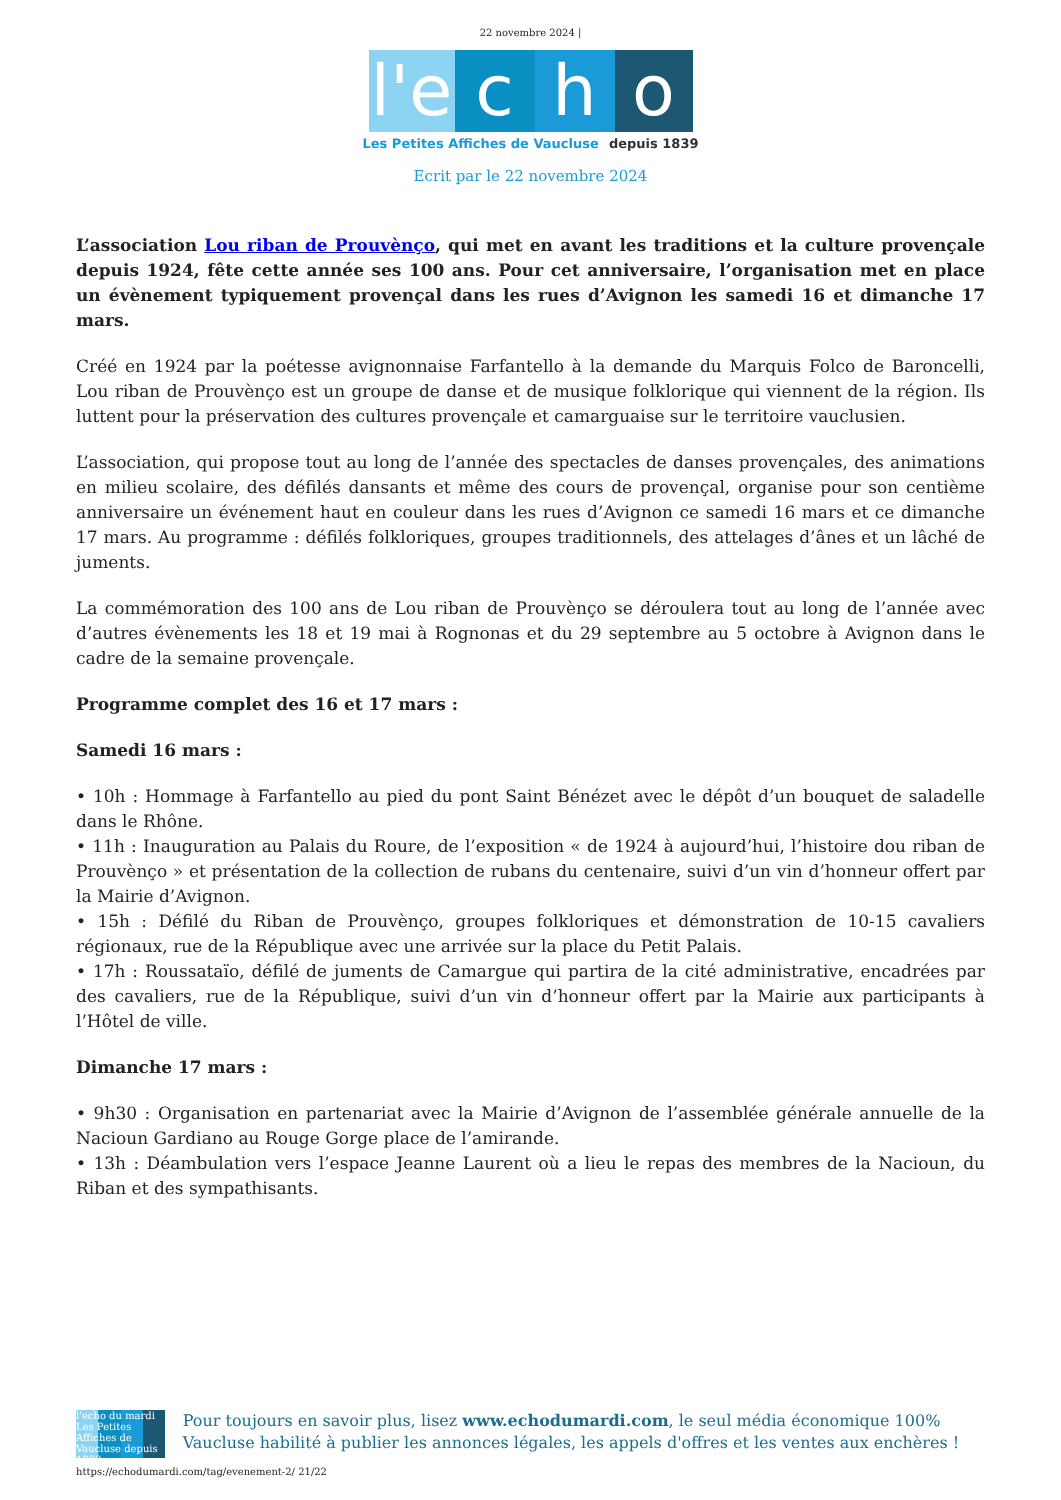22 novembre 2024 |
l'e
c
h
o
Les Petites Affiches de Vaucluse depuis 1839
Ecrit par le 22 novembre 2024
L’association Lou riban de Prouvènço, qui met en avant les traditions et la culture provençale depuis 1924, fête cette année ses 100 ans. Pour cet anniversaire, l’organisation met en place un évènement typiquement provençal dans les rues d’Avignon les samedi 16 et dimanche 17 mars.
Créé en 1924 par la poétesse avignonnaise Farfantello à la demande du Marquis Folco de Baroncelli, Lou riban de Prouvènço est un groupe de danse et de musique folklorique qui viennent de la région. Ils luttent pour la préservation des cultures provençale et camarguaise sur le territoire vauclusien.
L’association, qui propose tout au long de l’année des spectacles de danses provençales, des animations en milieu scolaire, des défilés dansants et même des cours de provençal, organise pour son centième anniversaire un événement haut en couleur dans les rues d’Avignon ce samedi 16 mars et ce dimanche 17 mars. Au programme : défilés folkloriques, groupes traditionnels, des attelages d’ânes et un lâché de juments.
La commémoration des 100 ans de Lou riban de Prouvènço se déroulera tout au long de l’année avec d’autres évènements les 18 et 19 mai à Rognonas et du 29 septembre au 5 octobre à Avignon dans le cadre de la semaine provençale.
Programme complet des 16 et 17 mars :
Samedi 16 mars :
• 10h : Hommage à Farfantello au pied du pont Saint Bénézet avec le dépôt d’un bouquet de saladelle dans le Rhône.
• 11h : Inauguration au Palais du Roure, de l’exposition « de 1924 à aujourd’hui, l’histoire dou riban de Prouvènço » et présentation de la collection de rubans du centenaire, suivi d’un vin d’honneur offert par la Mairie d’Avignon.
• 15h : Défilé du Riban de Prouvènço, groupes folkloriques et démonstration de 10-15 cavaliers régionaux, rue de la République avec une arrivée sur la place du Petit Palais.
• 17h : Roussataïo, défilé de juments de Camargue qui partira de la cité administrative, encadrées par des cavaliers, rue de la République, suivi d’un vin d’honneur offert par la Mairie aux participants à l’Hôtel de ville.
Dimanche 17 mars :
• 9h30 : Organisation en partenariat avec la Mairie d’Avignon de l’assemblée générale annuelle de la Nacioun Gardiano au Rouge Gorge place de l’amirande.
• 13h : Déambulation vers l’espace Jeanne Laurent où a lieu le repas des membres de la Nacioun, du Riban et des sympathisants.
l'echo du mardi
Les Petites Affiches de Vaucluse depuis 1839
Pour toujours en savoir plus, lisez www.echodumardi.com, le seul média économique 100% Vaucluse habilité à publier les annonces légales, les appels d'offres et les ventes aux enchères !
https://echodumardi.com/tag/evenement-2/ 21/22